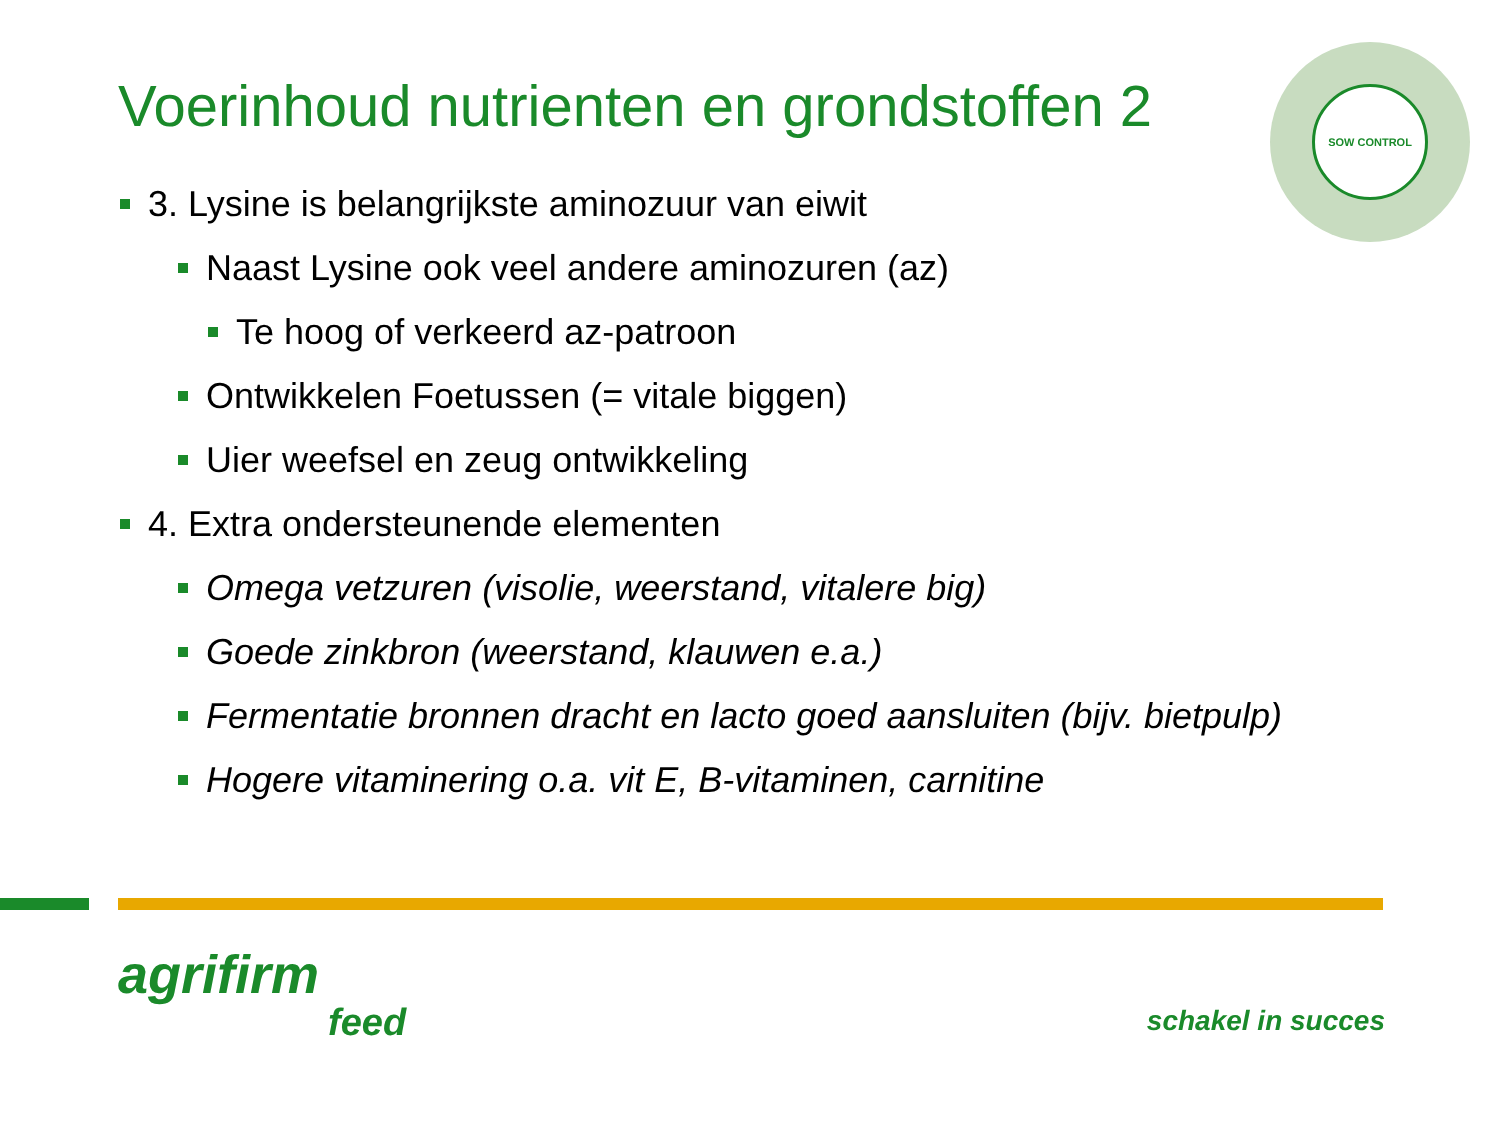Voerinhoud nutrienten en grondstoffen 2
SOW CONTROL
3. Lysine is belangrijkste aminozuur van eiwit
Naast Lysine ook veel andere aminozuren (az)
Te hoog of verkeerd az-patroon
Ontwikkelen Foetussen (= vitale biggen)
Uier weefsel en zeug ontwikkeling
4. Extra ondersteunende elementen
Omega vetzuren (visolie, weerstand, vitalere big)
Goede zinkbron (weerstand, klauwen e.a.)
Fermentatie bronnen dracht en lacto goed aansluiten (bijv. bietpulp)
Hogere vitaminering o.a. vit E, B-vitaminen, carnitine
agrifirm
feed
schakel in succes